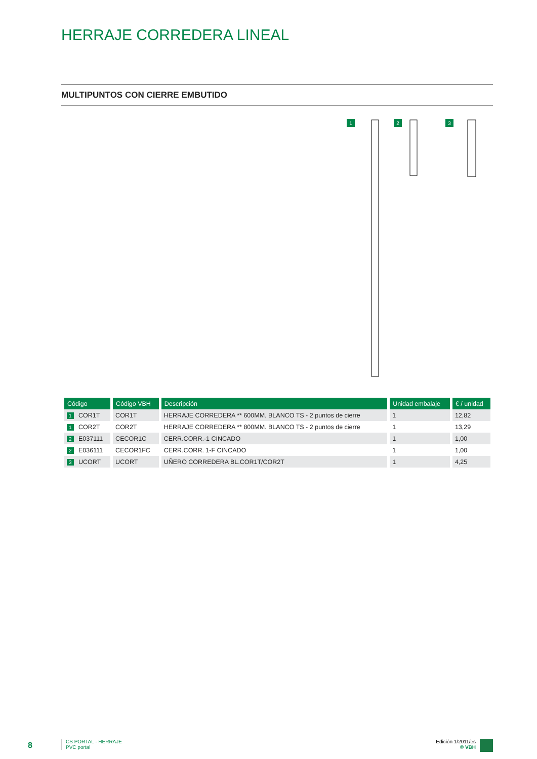HERRAJE CORREDERA LINEAL
MULTIPUNTOS CON CIERRE EMBUTIDO
1
2
3
| Código | Código VBH | Descripción | Unidad embalaje | € / unidad |
| --- | --- | --- | --- | --- |
| 1 COR1T | COR1T | HERRAJE CORREDERA ** 600MM. BLANCO TS - 2 puntos de cierre | 1 | 12,82 |
| 1 COR2T | COR2T | HERRAJE CORREDERA ** 800MM. BLANCO TS - 2 puntos de cierre | 1 | 13,29 |
| 2 E037111 | CECOR1C | CERR.CORR.-1 CINCADO | 1 | 1,00 |
| 2 E036111 | CECOR1FC | CERR.CORR. 1-F CINCADO | 1 | 1,00 |
| 3 UCORT | UCORT | UÑERO CORREDERA BL.COR1T/COR2T | 1 | 4,25 |
8
CS PORTAL - HERRAJE
PVC portal
Edición 1/2011/es
© VBH